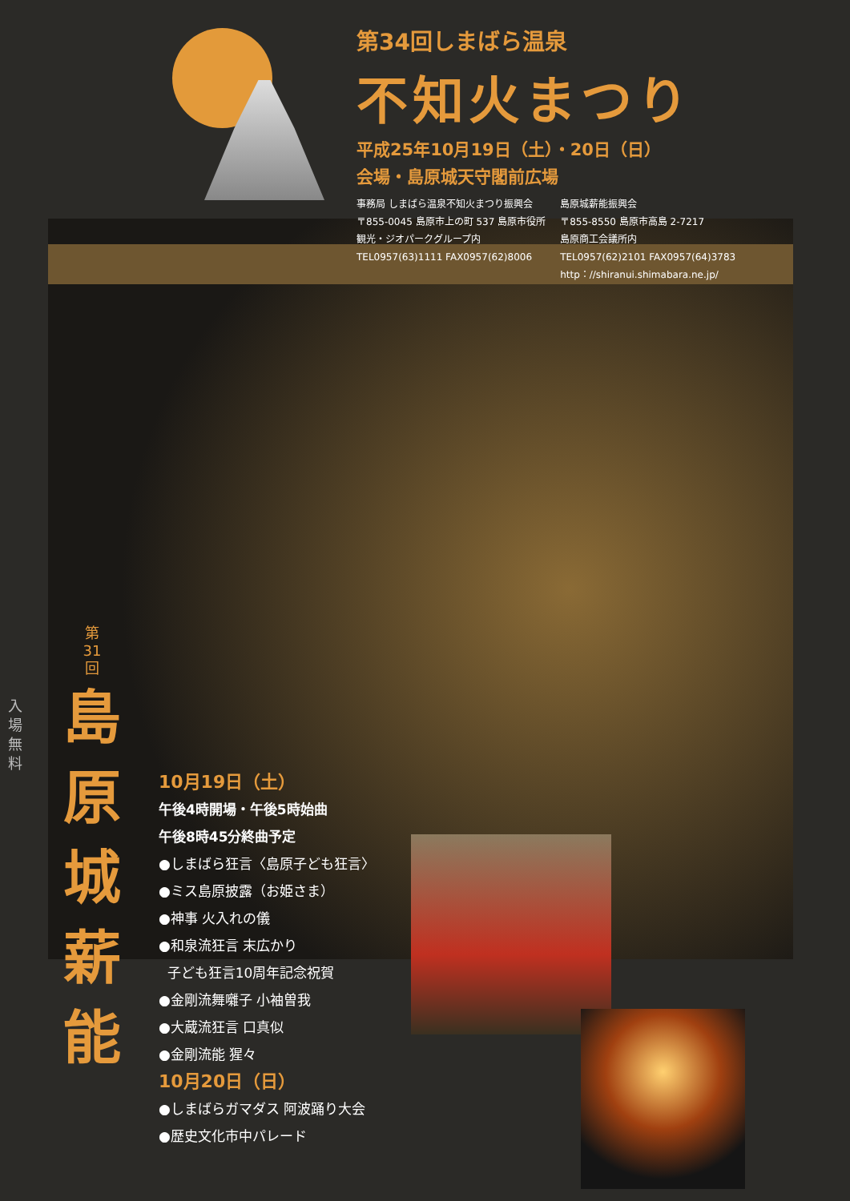第34回しまばら温泉
不知火まつり
平成25年10月19日（土）・20日（日）
会場・島原城天守閣前広場
事務局 しまばら温泉不知火まつり振興会
〒855-0045 島原市上の町 537 島原市役所
観光・ジオパークグループ内
TEL0957(63)1111 FAX0957(62)8006
島原城薪能振興会
〒855-8550 島原市高島 2-7217
島原商工会議所内
TEL0957(62)2101 FAX0957(64)3783
http：//shiranui.shimabara.ne.jp/
入場無料
第
31
回
島
原
城
薪
能
10月19日（土）
午後4時開場・午後5時始曲
午後8時45分終曲予定
●しまばら狂言〈島原子ども狂言〉
●ミス島原披露（お姫さま）
●神事 火入れの儀
●和泉流狂言 末広かり
子ども狂言10周年記念祝賀
●金剛流舞囃子 小袖曽我
●大蔵流狂言 口真似
●金剛流能 猩々
10月20日（日）
●しまばらガマダス 阿波踊り大会
●歴史文化市中パレード